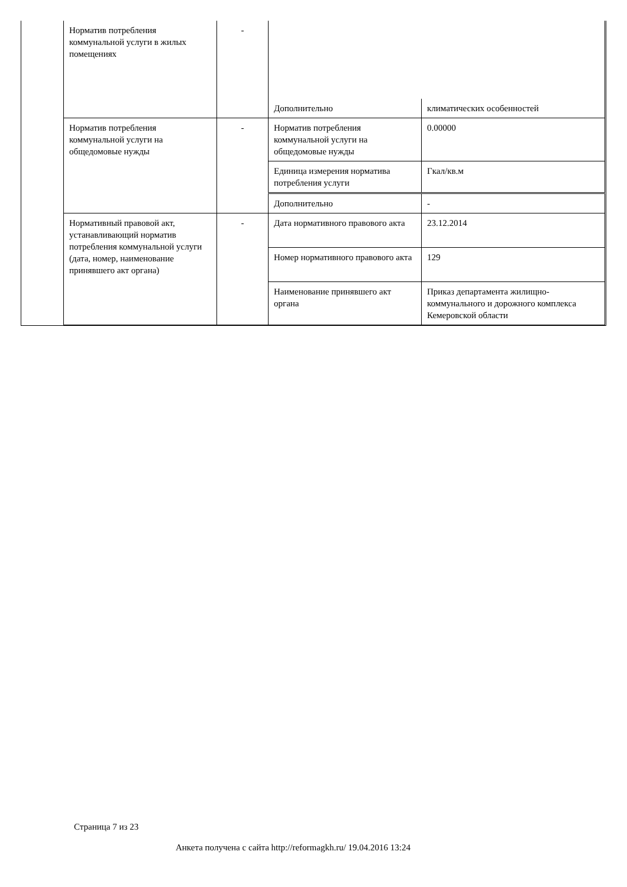| Норматив потребления коммунальной услуги в жилых помещениях | - | | |
| | | Дополнительно | климатических особенностей |
| Норматив потребления коммунальной услуги на общедомовые нужды | - | Норматив потребления коммунальной услуги на общедомовые нужды | 0.00000 |
| | | Единица измерения норматива потребления услуги | Гкал/кв.м |
| | | Дополнительно | - |
| Нормативный правовой акт, устанавливающий норматив потребления коммунальной услуги (дата, номер, наименование принявшего акт органа) | - | Дата нормативного правового акта | 23.12.2014 |
| | | Номер нормативного правового акта | 129 |
| | | Наименование принявшего акт органа | Приказ департамента жилищно-коммунального и дорожного комплекса Кемеровской области |
Страница 7 из 23
Анкета получена с сайта http://reformagkh.ru/ 19.04.2016 13:24